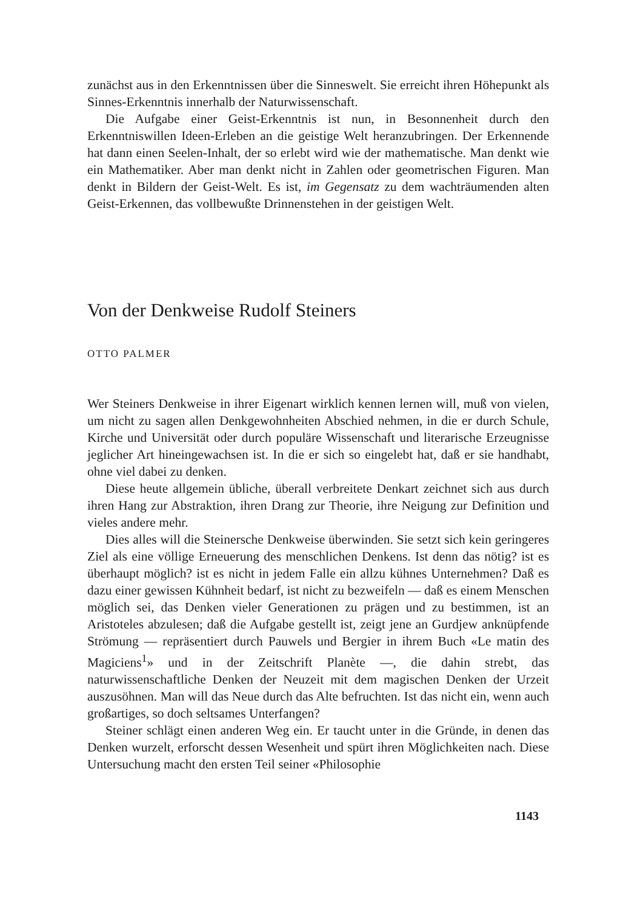zunächst aus in den Erkenntnissen über die Sinneswelt. Sie erreicht ihren Höhepunkt als Sinnes-Erkenntnis innerhalb der Naturwissenschaft.
Die Aufgabe einer Geist-Erkenntnis ist nun, in Besonnenheit durch den Erkenntniswillen Ideen-Erleben an die geistige Welt heranzubringen. Der Erkennende hat dann einen Seelen-Inhalt, der so erlebt wird wie der mathematische. Man denkt wie ein Mathematiker. Aber man denkt nicht in Zahlen oder geometrischen Figuren. Man denkt in Bildern der Geist-Welt. Es ist, im Gegensatz zu dem wachträumenden alten Geist-Erkennen, das vollbewußte Drinnenstehen in der geistigen Welt.
Von der Denkweise Rudolf Steiners
OTTO PALMER
Wer Steiners Denkweise in ihrer Eigenart wirklich kennen lernen will, muß von vielen, um nicht zu sagen allen Denkgewohnheiten Abschied nehmen, in die er durch Schule, Kirche und Universität oder durch populäre Wissenschaft und literarische Erzeugnisse jeglicher Art hineingewachsen ist. In die er sich so eingelebt hat, daß er sie handhabt, ohne viel dabei zu denken.
Diese heute allgemein übliche, überall verbreitete Denkart zeichnet sich aus durch ihren Hang zur Abstraktion, ihren Drang zur Theorie, ihre Neigung zur Definition und vieles andere mehr.
Dies alles will die Steinersche Denkweise überwinden. Sie setzt sich kein geringeres Ziel als eine völlige Erneuerung des menschlichen Denkens. Ist denn das nötig? ist es überhaupt möglich? ist es nicht in jedem Falle ein allzu kühnes Unternehmen? Daß es dazu einer gewissen Kühnheit bedarf, ist nicht zu bezweifeln — daß es einem Menschen möglich sei, das Denken vieler Generationen zu prägen und zu bestimmen, ist an Aristoteles abzulesen; daß die Aufgabe gestellt ist, zeigt jene an Gurdjew anknüpfende Strömung — repräsentiert durch Pauwels und Bergier in ihrem Buch «Le matin des Magiciens<sup>1</sup>» und in der Zeitschrift Planète —, die dahin strebt, das naturwissenschaftliche Denken der Neuzeit mit dem magischen Denken der Urzeit auszusöhnen. Man will das Neue durch das Alte befruchten. Ist das nicht ein, wenn auch großartiges, so doch seltsames Unterfangen?
Steiner schlägt einen anderen Weg ein. Er taucht unter in die Gründe, in denen das Denken wurzelt, erforscht dessen Wesenheit und spürt ihren Möglichkeiten nach. Diese Untersuchung macht den ersten Teil seiner «Philosophie
1143